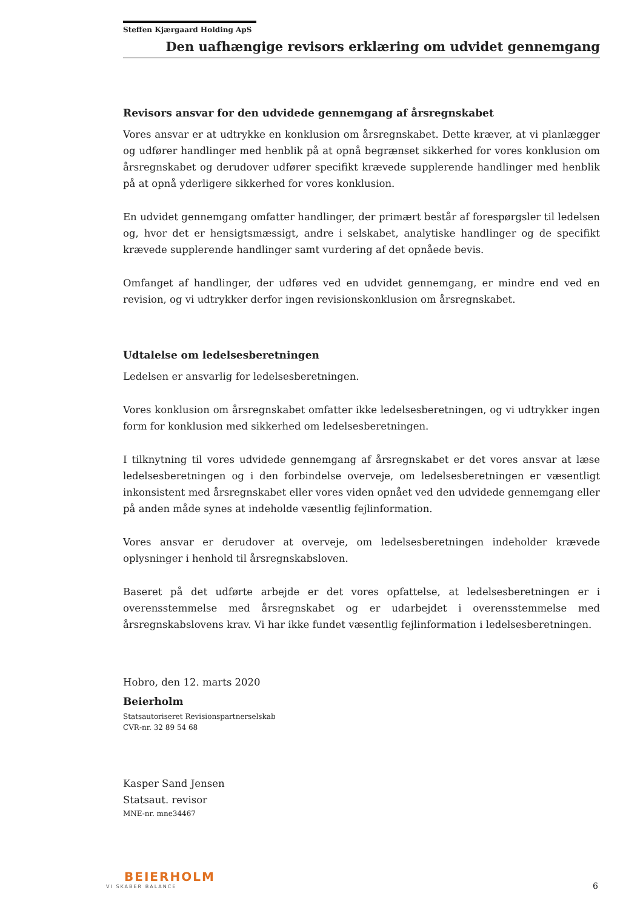Steffen Kjærgaard Holding ApS
Den uafhængige revisors erklæring om udvidet gennemgang
Revisors ansvar for den udvidede gennemgang af årsregnskabet
Vores ansvar er at udtrykke en konklusion om årsregnskabet. Dette kræver, at vi planlægger og udfører handlinger med henblik på at opnå begrænset sikkerhed for vores konklusion om årsregnskabet og derudover udfører specifikt krævede supplerende handlinger med henblik på at opnå yderligere sikkerhed for vores konklusion.
En udvidet gennemgang omfatter handlinger, der primært består af forespørgsler til ledelsen og, hvor det er hensigtsmæssigt, andre i selskabet, analytiske handlinger og de specifikt krævede supplerende handlinger samt vurdering af det opnåede bevis.
Omfanget af handlinger, der udføres ved en udvidet gennemgang, er mindre end ved en revision, og vi udtrykker derfor ingen revisionskonklusion om årsregnskabet.
Udtalelse om ledelsesberetningen
Ledelsen er ansvarlig for ledelsesberetningen.
Vores konklusion om årsregnskabet omfatter ikke ledelsesberetningen, og vi udtrykker ingen form for konklusion med sikkerhed om ledelsesberetningen.
I tilknytning til vores udvidede gennemgang af årsregnskabet er det vores ansvar at læse ledelsesberetningen og i den forbindelse overveje, om ledelsesberetningen er væsentligt inkonsistent med årsregnskabet eller vores viden opnået ved den udvidede gennemgang eller på anden måde synes at indeholde væsentlig fejlinformation.
Vores ansvar er derudover at overveje, om ledelsesberetningen indeholder krævede oplysninger i henhold til årsregnskabsloven.
Baseret på det udførte arbejde er det vores opfattelse, at ledelsesberetningen er i overensstemmelse med årsregnskabet og er udarbejdet i overensstemmelse med årsregnskabslovens krav. Vi har ikke fundet væsentlig fejlinformation i ledelsesberetningen.
Hobro, den 12. marts 2020
Beierholm
Statsautoriseret Revisionspartnerselskab
CVR-nr. 32 89 54 68
Kasper Sand Jensen
Statsaut. revisor
MNE-nr. mne34467
BEIERHOLM
VI SKABER BALANCE
6